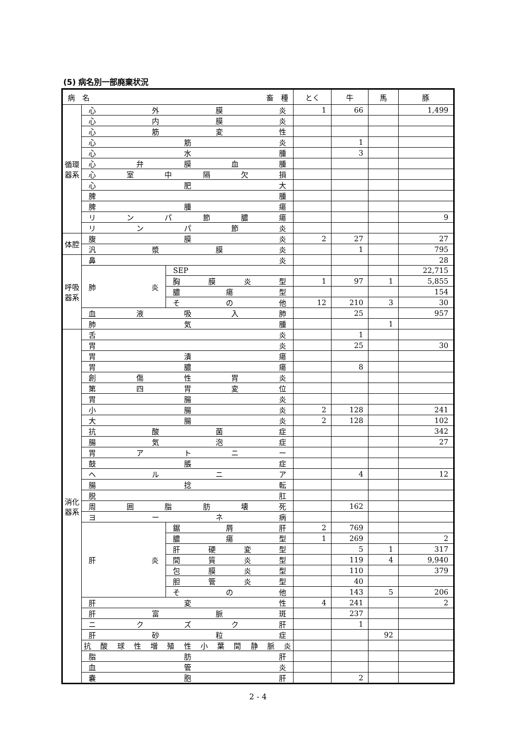(5) 病名別一部廃棄状況
| 病 名 畜 種 | | | とく | 牛 | 馬 | 豚 |
| --- | --- | --- | --- | --- | --- | --- |
| 循環器系 | 心外膜炎 | | 1 | 66 | | 1,499 |
| | 心内膜炎 | | | | | |
| | 心筋変性 | | | | | |
| | 心筋炎 | | | 1 | | |
| | 心水腫 | | | 3 | | |
| | 心弁膜血腫 | | | | | |
| | 心室中隔欠損 | | | | | |
| | 心肥大 | | | | | |
| | 脾腫 | | | | | |
| | 脾腫瘍 | | | | | |
| | リンパ節膿瘍 | | | | | 9 |
| | リンパ節炎 | | | | | |
| 体腔 | 腹膜炎 | | 2 | 27 | | 27 |
| | 汎漿膜炎 | | | 1 | | 795 |
| 呼吸器系 | 鼻炎 | | | | | 28 |
| | 肺炎 | SEP | | | | 22,715 |
| | | 胸膜炎型 | 1 | 97 | 1 | 5,855 |
| | | 膿瘍型 | | | | 154 |
| | | その他 | 12 | 210 | 3 | 30 |
| | 血液吸入肺 | | | 25 | | 957 |
| | 肺気腫 | | | | 1 | |
| 消化器系 | 舌炎 | | | 1 | | |
| | 胃炎 | | | 25 | | 30 |
| | 胃潰瘍 | | | | | |
| | 胃膿瘍 | | | 8 | | |
| | 創傷性胃炎 | | | | | |
| | 第四胃変位 | | | | | |
| | 胃腸炎 | | | | | |
| | 小腸炎 | | 2 | 128 | | 241 |
| | 大腸炎 | | 2 | 128 | | 102 |
| | 抗酸菌症 | | | | | 342 |
| | 腸気泡症 | | | | | 27 |
| | 胃アトニー | | | | | |
| | 鼓脹症 | | | | | |
| | ヘルニア | | | 4 | | 12 |
| | 腸捻転 | | | | | |
| | 脱肛 | | | | | |
| | 周囲脂肪壊死 | | | 162 | | |
| | ヨーネ病 | | | | | |
| | 肝炎 | 鋸屑肝 | 2 | 769 | | |
| | | 膿瘍型 | 1 | 269 | | 2 |
| | | 肝硬変型 | | 5 | 1 | 317 |
| | | 間質炎型 | | 119 | 4 | 9,940 |
| | | 包膜炎型 | | 110 | | 379 |
| | | 胆管炎型 | | 40 | | |
| | | その他 | | 143 | 5 | 206 |
| | 肝変性 | | 4 | 241 | | 2 |
| | 肝富脈斑 | | | 237 | | |
| | ニクズク肝 | | | 1 | | |
| | 肝砂粒症 | | | | 92 | |
| | 抗酸球性増殖性小葉間静脈炎 | | | | | |
| | 脂肪肝 | | | | | |
| | 血管炎 | | | | | |
| | 嚢胞肝 | | | 2 | | |
2 - 4